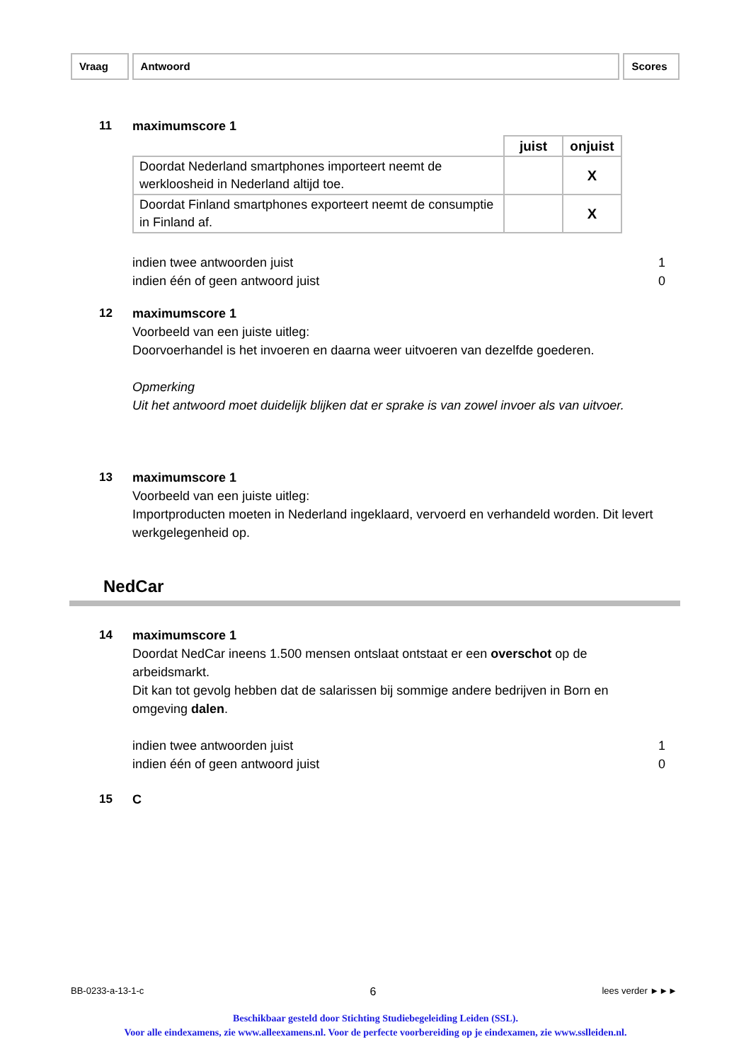Vraag Antwoord Scores
11
maximumscore 1
| | juist | onjuist |
| Doordat Nederland smartphones importeert neemt de werkloosheid in Nederland altijd toe. | | X |
| Doordat Finland smartphones exporteert neemt de consumptie in Finland af. | | X |
indien twee antwoorden juist 1
indien één of geen antwoord juist 0
12
maximumscore 1
Voorbeeld van een juiste uitleg:
Doorvoerhandel is het invoeren en daarna weer uitvoeren van dezelfde goederen.
Opmerking
Uit het antwoord moet duidelijk blijken dat er sprake is van zowel invoer als van uitvoer.
13
maximumscore 1
Voorbeeld van een juiste uitleg:
Importproducten moeten in Nederland ingeklaard, vervoerd en verhandeld worden. Dit levert werkgelegenheid op.
NedCar
14
maximumscore 1
Doordat NedCar ineens 1.500 mensen ontslaat ontstaat er een overschot op de arbeidsmarkt.
Dit kan tot gevolg hebben dat de salarissen bij sommige andere bedrijven in Born en omgeving dalen.
indien twee antwoorden juist 1
indien één of geen antwoord juist 0
15
C
BB-0233-a-13-1-c 6 lees verder ►►►
Beschikbaar gesteld door Stichting Studiebegeleiding Leiden (SSL).
Voor alle eindexamens, zie www.alleexamens.nl. Voor de perfecte voorbereiding op je eindexamen, zie www.sslleiden.nl.